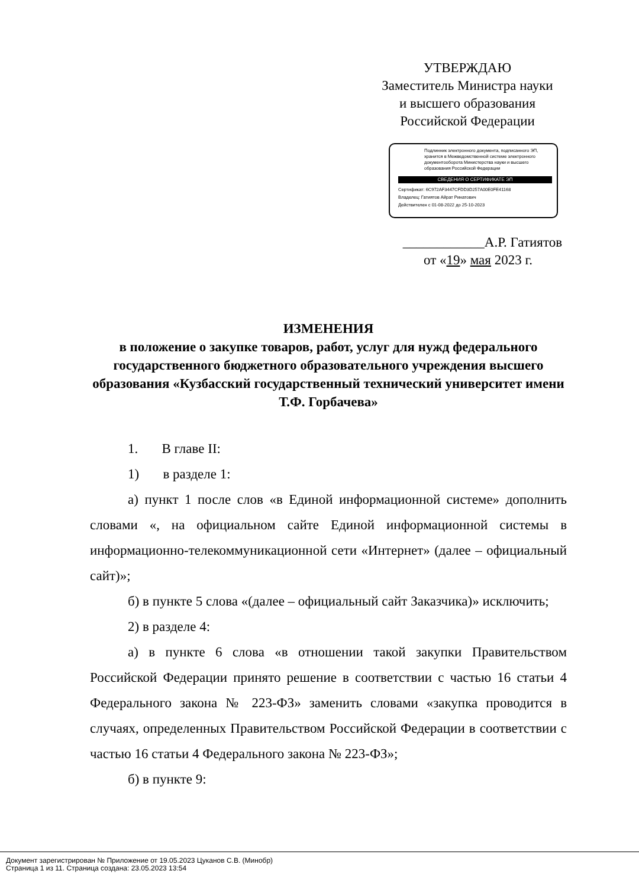УТВЕРЖДАЮ
Заместитель Министра науки
и высшего образования
Российской Федерации
Подлинник электронного документа, подписанного ЭП, хранится в Межведомственной системе электронного документооборота Министерства науки и высшего образования Российской Федерации
СВЕДЕНИЯ О СЕРТИФИКАТЕ ЭП
Сертификат: 6C972AF3447CFDD3D257A00E0FE41168
Владелец: Гатиятов Айрат Ринатович
Действителен с 01-08-2022 до 25-10-2023
____________А.Р. Гатиятов
от «19» мая 2023 г.
ИЗМЕНЕНИЯ
в положение о закупке товаров, работ, услуг для нужд федерального государственного бюджетного образовательного учреждения высшего образования «Кузбасский государственный технический университет имени Т.Ф. Горбачева»
1. В главе II:
1) в разделе 1:
а) пункт 1 после слов «в Единой информационной системе» дополнить словами «, на официальном сайте Единой информационной системы в информационно-телекоммуникационной сети «Интернет» (далее – официальный сайт)»;
б) в пункте 5 слова «(далее – официальный сайт Заказчика)» исключить;
2) в разделе 4:
а) в пункте 6 слова «в отношении такой закупки Правительством Российской Федерации принято решение в соответствии с частью 16 статьи 4 Федерального закона № 223-ФЗ» заменить словами «закупка проводится в случаях, определенных Правительством Российской Федерации в соответствии с частью 16 статьи 4 Федерального закона № 223-ФЗ»;
б) в пункте 9:
Документ зарегистрирован № Приложение от 19.05.2023 Цуканов С.В. (Минобр)
Страница 1 из 11. Страница создана: 23.05.2023 13:54